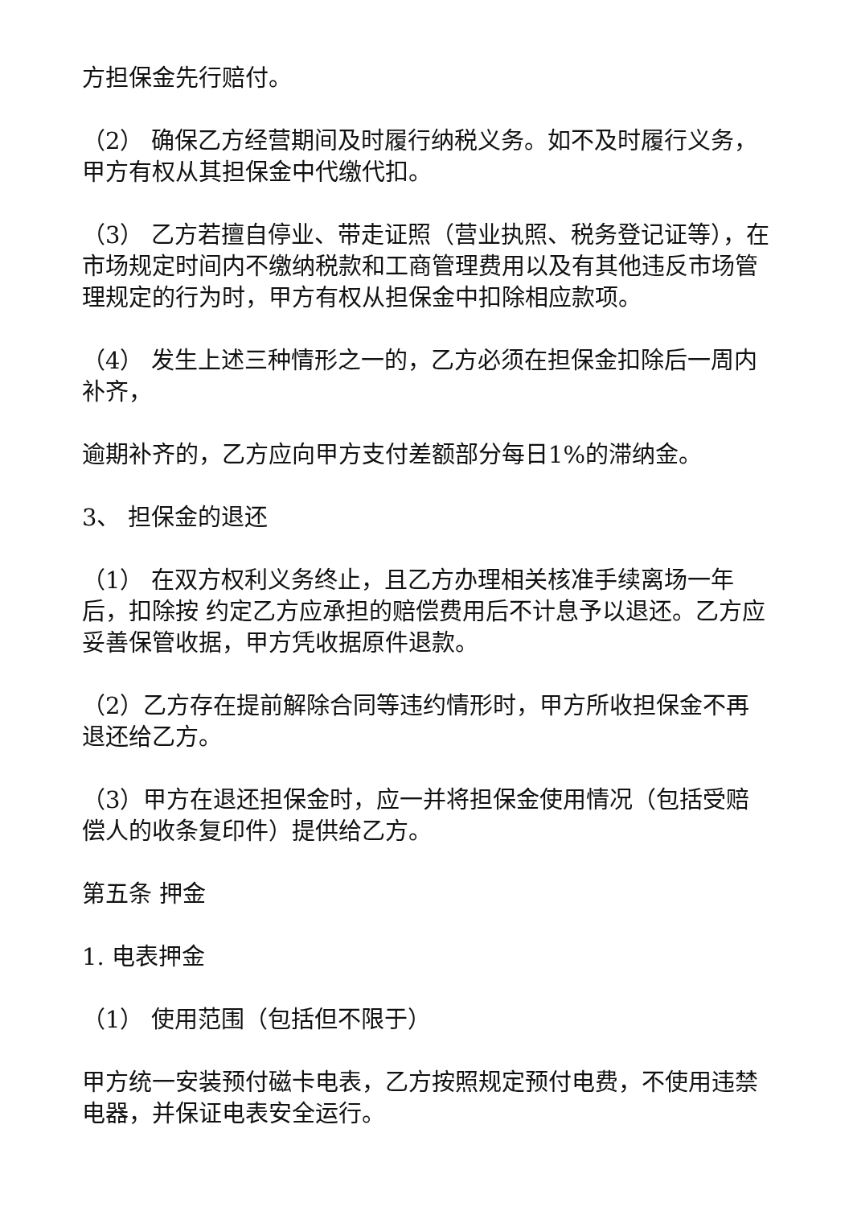方担保金先行赔付。
（2） 确保乙方经营期间及时履行纳税义务。如不及时履行义务，甲方有权从其担保金中代缴代扣。
（3） 乙方若擅自停业、带走证照（营业执照、税务登记证等），在市场规定时间内不缴纳税款和工商管理费用以及有其他违反市场管理规定的行为时，甲方有权从担保金中扣除相应款项。
（4） 发生上述三种情形之一的，乙方必须在担保金扣除后一周内补齐，
逾期补齐的，乙方应向甲方支付差额部分每日1%的滞纳金。
3、 担保金的退还
（1） 在双方权利义务终止，且乙方办理相关核准手续离场一年后，扣除按 约定乙方应承担的赔偿费用后不计息予以退还。乙方应妥善保管收据，甲方凭收据原件退款。
（2）乙方存在提前解除合同等违约情形时，甲方所收担保金不再退还给乙方。
（3）甲方在退还担保金时，应一并将担保金使用情况（包括受赔偿人的收条复印件）提供给乙方。
第五条 押金
1. 电表押金
（1） 使用范围（包括但不限于）
甲方统一安装预付磁卡电表，乙方按照规定预付电费，不使用违禁电器，并保证电表安全运行。